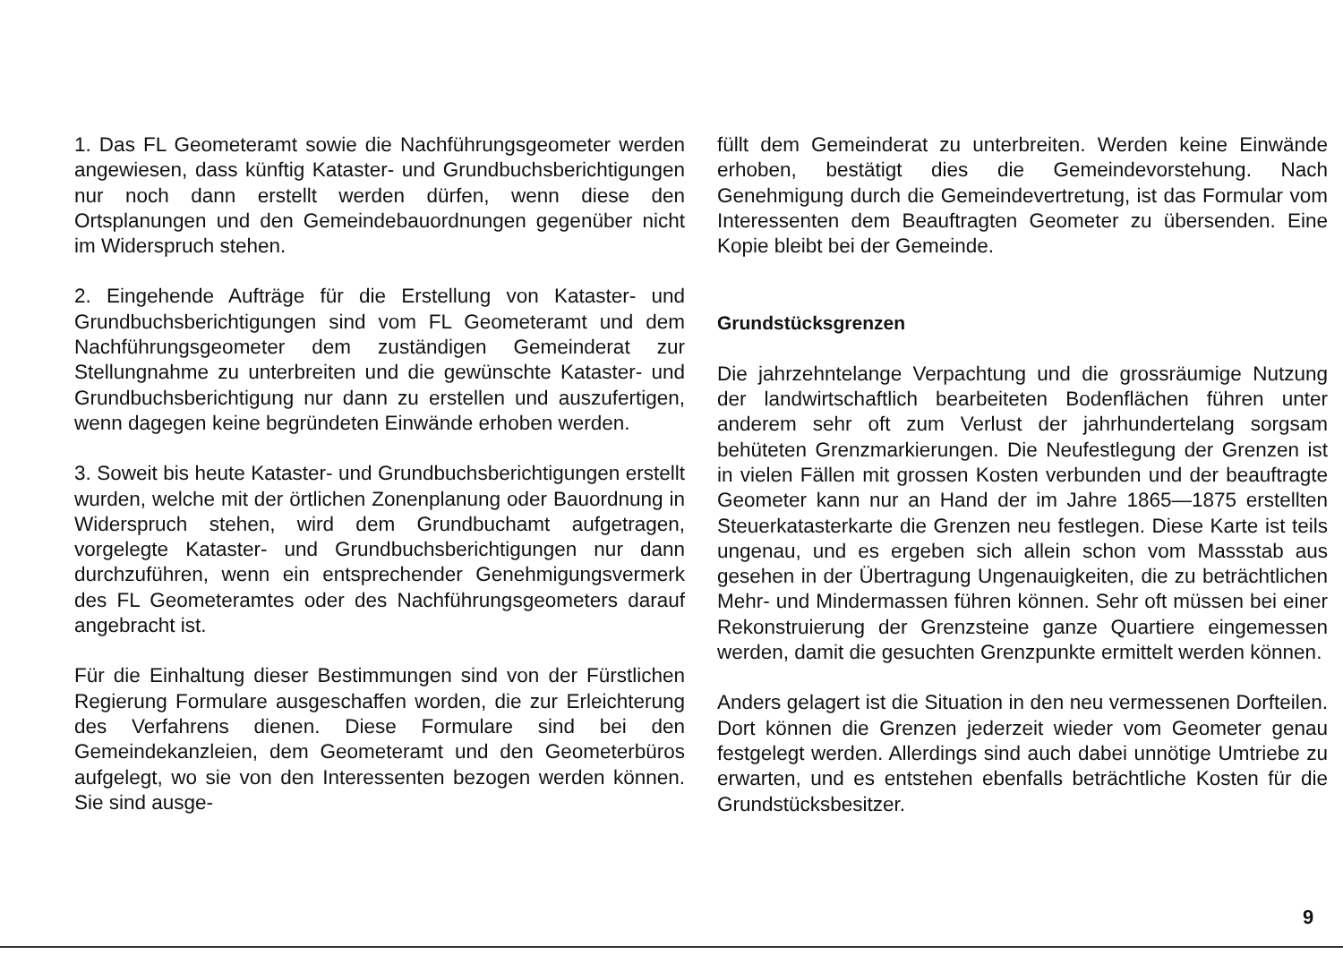1. Das FL Geometeramt sowie die Nachführungsgeometer werden angewiesen, dass künftig Kataster- und Grundbuchsberichtigungen nur noch dann erstellt werden dürfen, wenn diese den Ortsplanungen und den Gemeindebauordnungen gegenüber nicht im Widerspruch stehen.
2. Eingehende Aufträge für die Erstellung von Kataster- und Grundbuchsberichtigungen sind vom FL Geometeramt und dem Nachführungsgeometer dem zuständigen Gemeinderat zur Stellungnahme zu unterbreiten und die gewünschte Kataster- und Grundbuchsberichtigung nur dann zu erstellen und auszufertigen, wenn dagegen keine begründeten Einwände erhoben werden.
3. Soweit bis heute Kataster- und Grundbuchsberichtigungen erstellt wurden, welche mit der örtlichen Zonenplanung oder Bauordnung in Widerspruch stehen, wird dem Grundbuchamt aufgetragen, vorgelegte Kataster- und Grundbuchsberichtigungen nur dann durchzuführen, wenn ein entsprechender Genehmigungsvermerk des FL Geometeramtes oder des Nachführungsgeometers darauf angebracht ist.
Für die Einhaltung dieser Bestimmungen sind von der Fürstlichen Regierung Formulare ausgeschaffen worden, die zur Erleichterung des Verfahrens dienen. Diese Formulare sind bei den Gemeindekanzleien, dem Geometeramt und den Geometerbüros aufgelegt, wo sie von den Interessenten bezogen werden können. Sie sind ausge-
füllt dem Gemeinderat zu unterbreiten. Werden keine Einwände erhoben, bestätigt dies die Gemeindevorstehung. Nach Genehmigung durch die Gemeindevertretung, ist das Formular vom Interessenten dem Beauftragten Geometer zu übersenden. Eine Kopie bleibt bei der Gemeinde.
Grundstücksgrenzen
Die jahrzehntelange Verpachtung und die grossräumige Nutzung der landwirtschaftlich bearbeiteten Bodenflächen führen unter anderem sehr oft zum Verlust der jahrhundertelang sorgsam behüteten Grenzmarkierungen. Die Neufestlegung der Grenzen ist in vielen Fällen mit grossen Kosten verbunden und der beauftragte Geometer kann nur an Hand der im Jahre 1865—1875 erstellten Steuerkatasterkarte die Grenzen neu festlegen. Diese Karte ist teils ungenau, und es ergeben sich allein schon vom Massstab aus gesehen in der Übertragung Ungenauigkeiten, die zu beträchtlichen Mehr- und Mindermassen führen können. Sehr oft müssen bei einer Rekonstruierung der Grenzsteine ganze Quartiere eingemessen werden, damit die gesuchten Grenzpunkte ermittelt werden können.
Anders gelagert ist die Situation in den neu vermessenen Dorfteilen. Dort können die Grenzen jederzeit wieder vom Geometer genau festgelegt werden. Allerdings sind auch dabei unnötige Umtriebe zu erwarten, und es entstehen ebenfalls beträchtliche Kosten für die Grundstücksbesitzer.
9